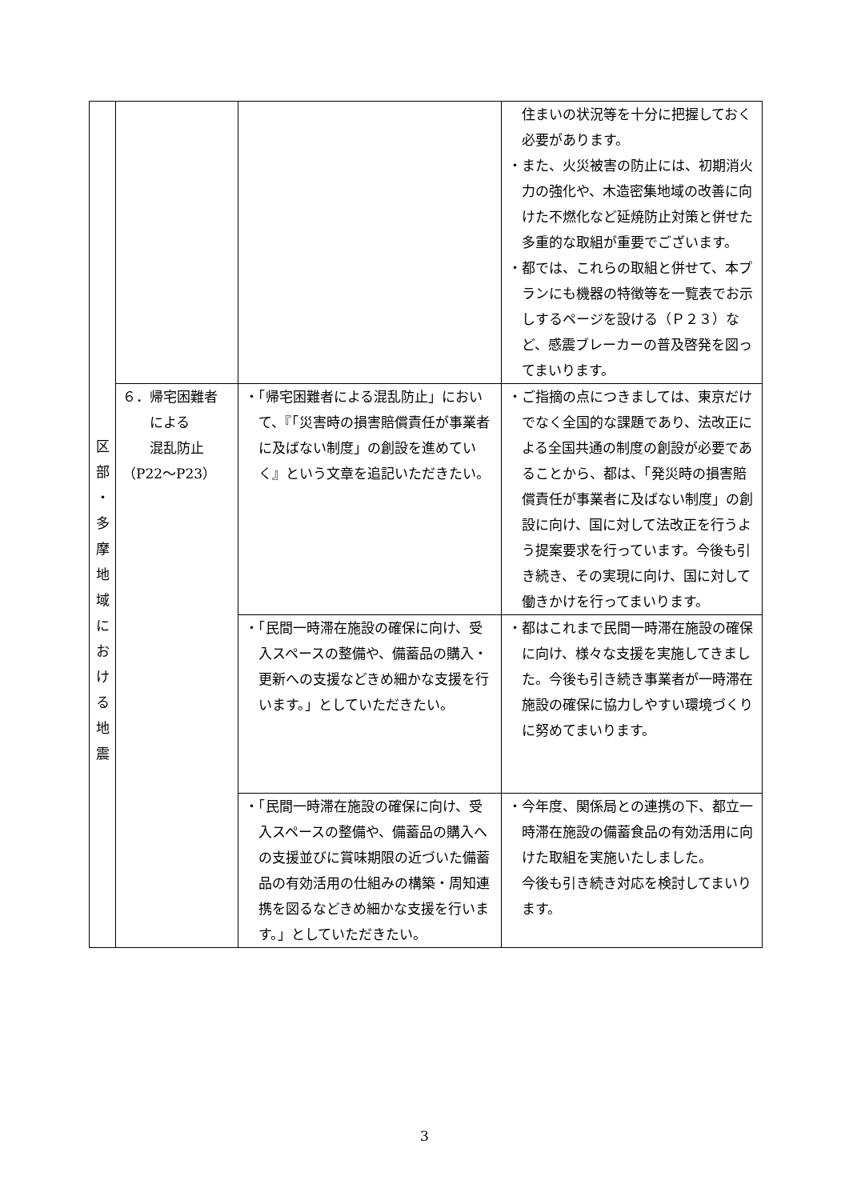| 区 部 ・ 多 摩 地 域 に お け る 地 震 | | | 住まいの状況等を十分に把握しておく必要があります。 ・また、火災被害の防止には、初期消火力の強化や、木造密集地域の改善に向けた不燃化など延焼防止対策と併せた多重的な取組が重要でございます。 ・都では、これらの取組と併せて、本プランにも機器の特徴等を一覧表でお示しするページを設ける（Ｐ２３）など、感震ブレーカーの普及啓発を図ってまいります。 |
| | ６．帰宅困難者 による 混乱防止 （P22～P23） | ・「帰宅困難者による混乱防止」において、『「災害時の損害賠償責任が事業者に及ばない制度」の創設を進めていく』という文章を追記いただきたい。 | ・ご指摘の点につきましては、東京だけでなく全国的な課題であり、法改正による全国共通の制度の創設が必要であることから、都は、「発災時の損害賠償責任が事業者に及ばない制度」の創設に向け、国に対して法改正を行うよう提案要求を行っています。今後も引き続き、その実現に向け、国に対して働きかけを行ってまいります。 |
| | | ・「民間一時滞在施設の確保に向け、受入スペースの整備や、備蓄品の購入・更新への支援などきめ細かな支援を行います。」としていただきたい。 | ・都はこれまで民間一時滞在施設の確保に向け、様々な支援を実施してきました。今後も引き続き事業者が一時滞在施設の確保に協力しやすい環境づくりに努めてまいります。 |
| | | ・「民間一時滞在施設の確保に向け、受入スペースの整備や、備蓄品の購入への支援並びに賞味期限の近づいた備蓄品の有効活用の仕組みの構築・周知連携を図るなどきめ細かな支援を行います。」としていただきたい。 | ・今年度、関係局との連携の下、都立一時滞在施設の備蓄食品の有効活用に向けた取組を実施いたしました。 今後も引き続き対応を検討してまいります。 |
3